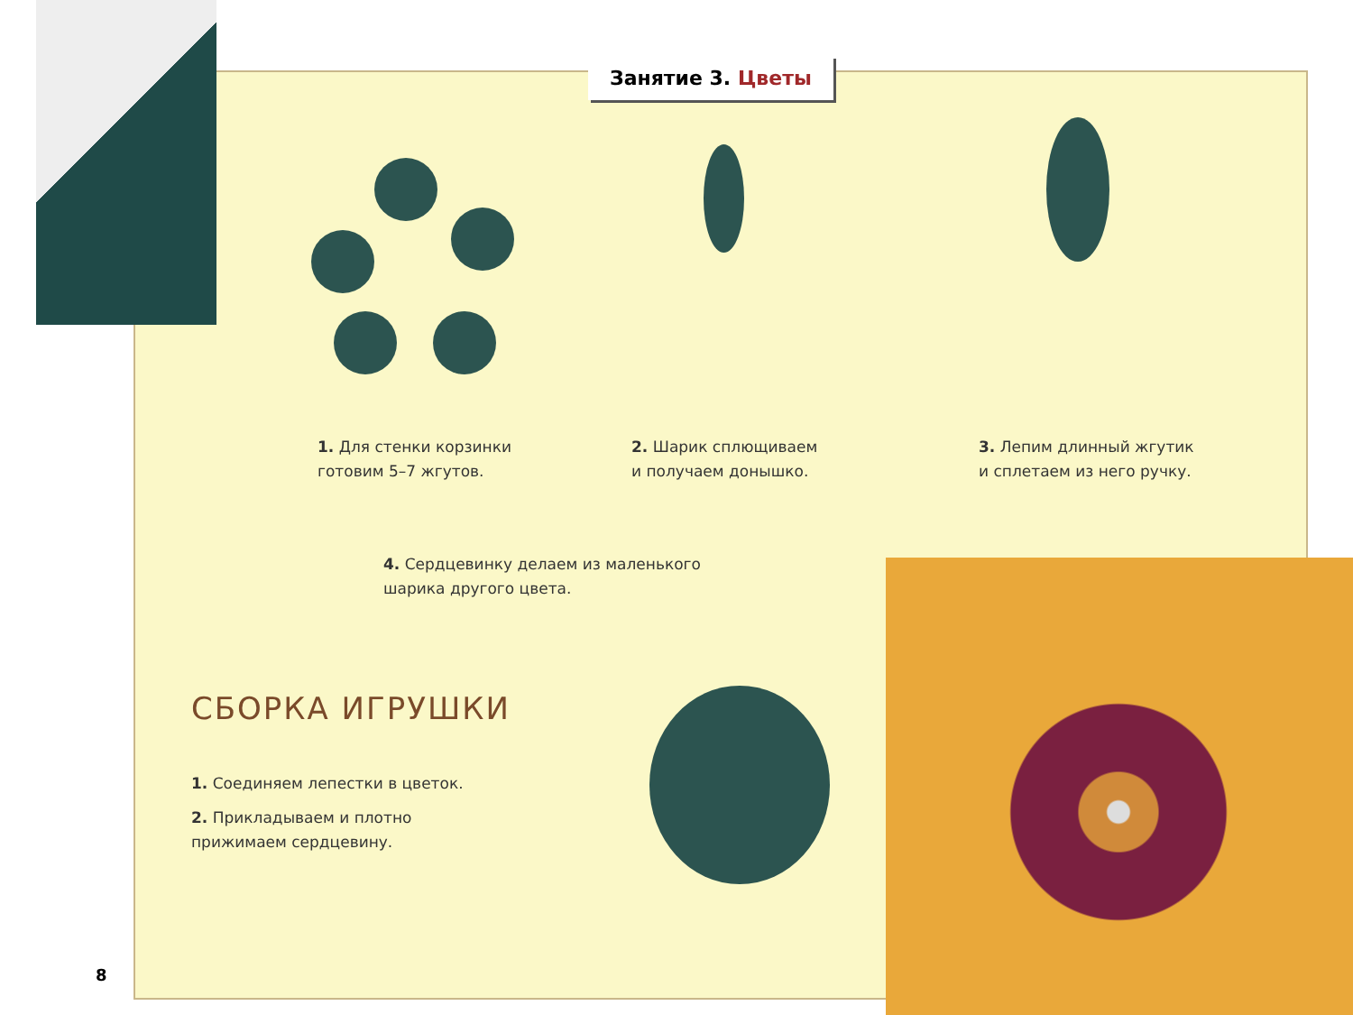Занятие 3. Цветы
1. Для стенки корзинки
готовим 5–7 жгутов.
2. Шарик сплющиваем
и получаем донышко.
3. Лепим длинный жгутик
и сплетаем из него ручку.
4. Сердцевинку делаем из маленького
шарика другого цвета.
СБОРКА ИГРУШКИ
1. Соединяем лепестки в цветок.
2. Прикладываем и плотно
прижимаем сердцевину.
8